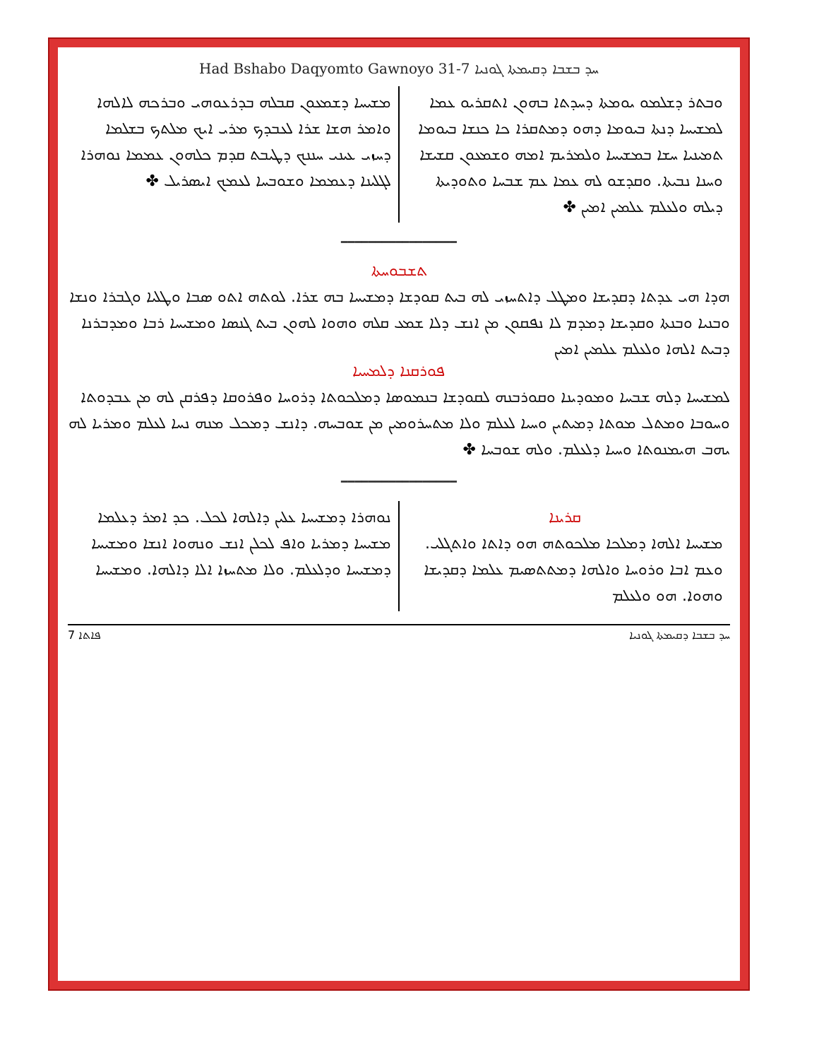Had Bshabo Daqyomto Gawnoyo 31-7 ܚܕ ܒܫܒܐ ܕܩܝܡܬܐ ܓܘܢܝܐ
ܘܒܬܪ ܕܫܠܡܘ ܝܘܡܬܐ ܕܚܕܬܐ ܒܗܘܢ ܐܬܩܪܝܘ ܥܡܐ ܠܡܫܝܚܐ ܕܢܬܐ ܒܝܘܡܐ ܕܗܘ ܕܡܬܩܪܐ ܟܐ ܟܢܫܐ ܒܝܘܡܐ ܬܡܝܢܝܐ ܚܫܐ ܒܡܫܝܚܐ ܘܠܡܪܝܡ ܐܡܗ ܘܫܡܥܘܢ ܩܫܝܫܐ ܘܚܢܐ ܢܒܝܬܐ. ܘܩܕܫܘ ܠܗ ܥܡܐ ܥܡ ܫܒܚܐ ܘܬܘܕܝܬܐ ܕܝܠܗ ܘܠܥܠܡ ܥܠܡܝܢ ܐܡܝܢ ✤
ܡܫܝܚܐ ܕܫܡܥܘܢ ܩܒܠܗ ܒܕܪܥܘܗܝ ܘܒܪܟܗ ܠܐܠܗܐ ܘܐܡܪ ܗܫܐ ܫܪܐ ܠܥܒܕܟ ܡܪܝ ܐܝܟ ܡܠܬܟ ܒܫܠܡܐ ܕܚܙܝ ܥܝܢܝ ܚܢܢܟ ܕܛܝܒܬ ܩܕܡ ܟܠܗܘܢ ܥܡܡܐ ܢܘܗܪܐ ܠܓܠܝܢܐ ܕܥܡܡܐ ܘܫܘܒܚܐ ܠܥܡܟ ܐܝܣܪܝܠ ✤
━━━━━━━━━━━━━━━━━
ܬܫܒܘܚܬܐ
ܗܕܐ ܗܝ ܥܕܬܐ ܕܩܕܝܫܐ ܘܡܛܠ ܕܐܬܚܙܝ ܠܗ ܒܝܬ ܩܘܕܫܐ ܕܡܫܝܚܐ ܒܗ ܫܪܐ. ܠܘܬܗ ܐܬܘ ܣܒܐ ܘܛܠܝܐ ܘܓܒܪܐ ܘܢܫܐ ܘܒܢܝܐ ܘܒܢܬܐ ܘܩܕܝܫܐ ܕܡܕܡ ܠܐ ܢܦܩܘܢ ܡܢ ܐܢܫ ܕܠܐ ܫܡܥ ܩܠܗ ܘܗܘܐ ܠܗܘܢ ܒܝܬ ܓܢܣܐ ܘܡܫܝܚܐ ܪܒܐ ܘܡܕܒܪܢܐ ܕܒܝܬ ܐܠܗܐ ܘܠܥܠܡ ܥܠܡܝܢ ܐܡܝܢ
ܦܘܪܩܢܐ ܕܠܡܚܝܐ
ܠܡܫܝܚܐ ܕܠܗ ܫܒܚܐ ܘܡܘܕܝܢܐ ܘܩܘܪܒܢܗ ܠܩܘܕܫܐ ܒܢܡܘܣܐ ܕܡܠܟܘܬܐ ܕܪܘܚܐ ܘܦܪܘܩܐ ܕܦܪܩܢ ܠܗ ܡܢ ܥܒܕܘܬܐ ܘܚܘܒܐ ܘܡܬܠ ܡܘܬܐ ܕܡܝܬܝܢ ܘܚܝܐ ܠܥܠܡ ܘܠܐ ܡܬܚܪܘܡܝܢ ܡܢ ܫܘܒܚܗ. ܕܐܢܫ ܕܡܟܠ ܡܢܗ ܢܚܐ ܠܥܠܡ ܘܡܪܝܐ ܠܗ ܝܗܒ ܗܝܡܢܘܬܐ ܘܚܝܐ ܕܠܥܠܡ. ܘܠܗ ܫܘܒܚܐ ✤
━━━━━━━━━━━━━━━━━
ܩܪܝܢܐ
ܡܫܝܚܐ ܐܠܗܐ ܕܡܠܟܐ ܡܠܟܘܬܗ ܗܘ ܕܐܬܐ ܘܐܬܓܠܝ. ܘܥܡ ܐܒܐ ܘܪܘܚܐ ܘܐܠܗܐ ܕܡܬܬܣܝܡ ܥܠܡܐ ܕܩܕܝܫܐ ܘܗܘܐ. ܗܘ ܘܠܥܠܡ
ܢܘܗܪܐ ܕܡܫܝܚܐ ܥܠܝܢ ܕܐܠܗܐ ܠܟܠ. ܟܕ ܐܡܪ ܕܥܠܡܐ ܡܫܝܚܐ ܕܡܪܝܐ ܘܐܦ ܠܟܠܢ ܐܢܫ ܘܢܗܘܐ ܐܢܫܐ ܘܡܫܝܚܐ ܕܡܫܝܚܐ ܘܕܠܥܠܡ. ܘܠܐ ܡܬܚܙܐ ܐܠܐ ܕܐܠܗܐ. ܘܡܫܝܚܐ
7 ܦܐܬܐ ܚܕ ܒܫܒܐ ܕܩܝܡܬܐ ܓܘܢܝܐ